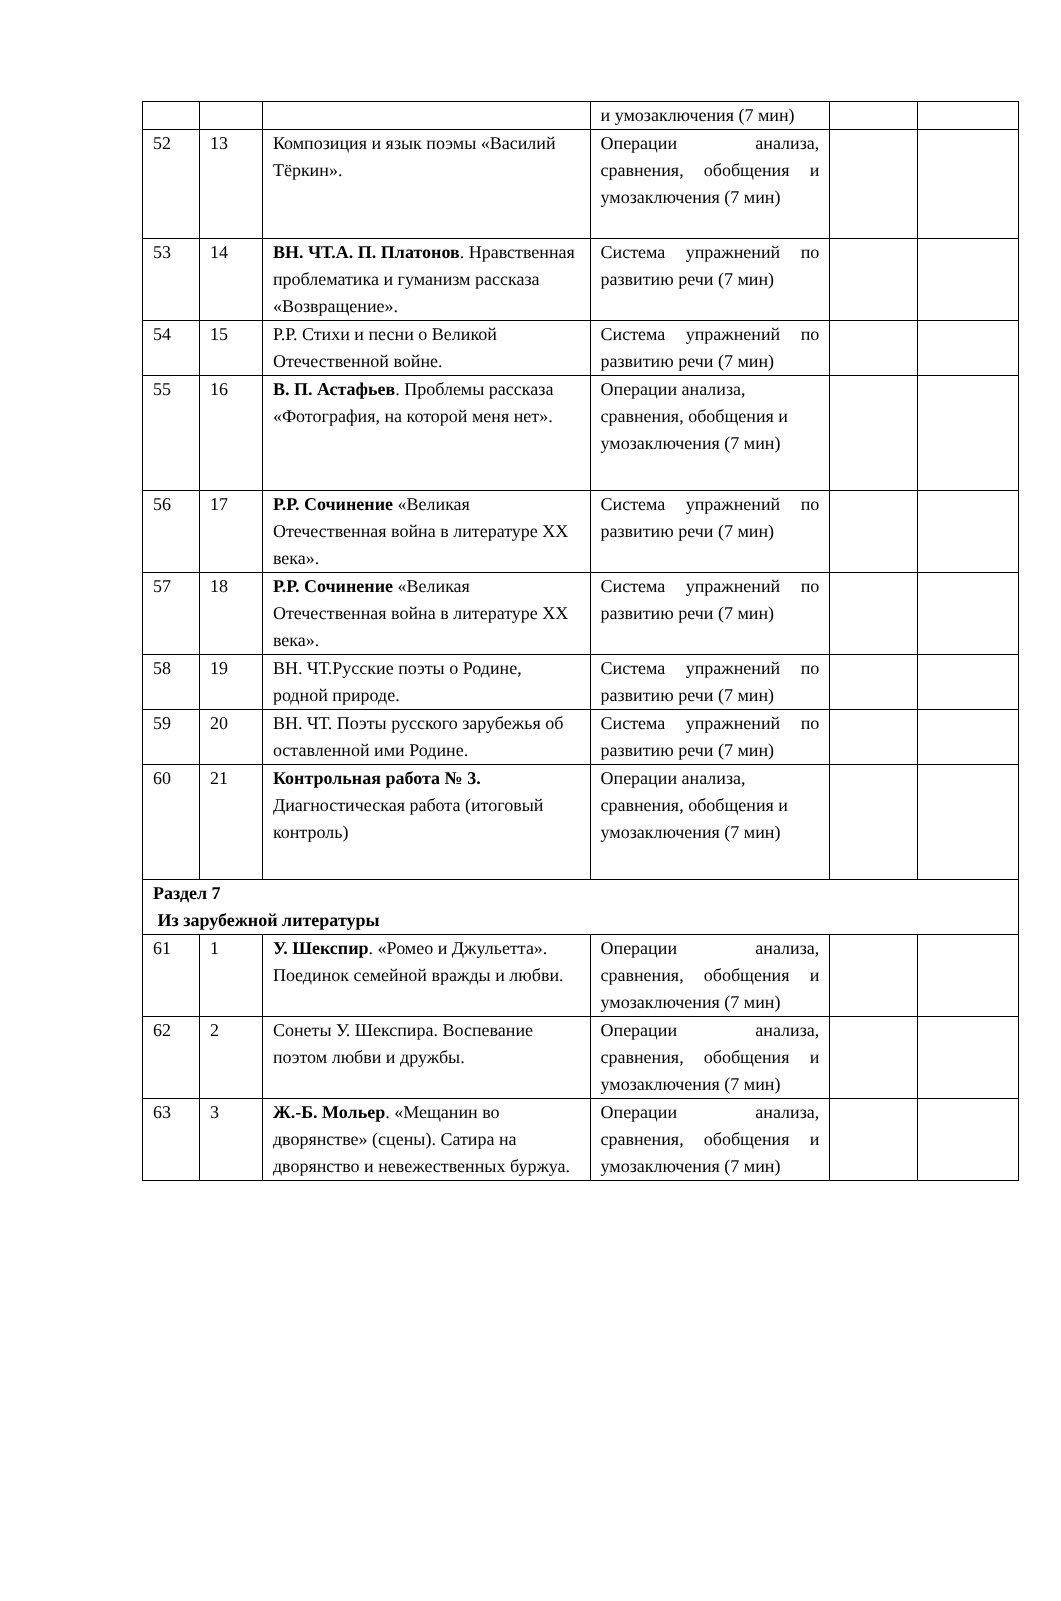| | | | и умозаключения (7 мин) | | |
| 52 | 13 | Композиция и язык поэмы «Василий Тёркин». | Операции анализа, сравнения, обобщения и умозаключения (7 мин) | | |
| 53 | 14 | ВН. ЧТ.А. П. Платонов . Нравственная проблематика и гуманизм рассказа «Возвращение». | Система упражнений по развитию речи (7 мин) | | |
| 54 | 15 | Р.Р. Стихи и песни о Великой Отечественной войне. | Система упражнений по развитию речи (7 мин) | | |
| 55 | 16 | В. П. Астафьев . Проблемы рассказа «Фотография, на которой меня нет». | Операции анализа, сравнения, обобщения и умозаключения (7 мин) | | |
| 56 | 17 | Р.Р. Сочинение «Великая Отечественная война в литературе XX века». | Система упражнений по развитию речи (7 мин) | | |
| 57 | 18 | Р.Р. Сочинение «Великая Отечественная война в литературе XX века». | Система упражнений по развитию речи (7 мин) | | |
| 58 | 19 | ВН. ЧТ.Русские поэты о Родине, родной природе. | Система упражнений по развитию речи (7 мин) | | |
| 59 | 20 | ВН. ЧТ. Поэты русского зарубежья об оставленной ими Родине. | Система упражнений по развитию речи (7 мин) | | |
| 60 | 21 | Контрольная работа № 3. Диагностическая работа (итоговый контроль) | Операции анализа, сравнения, обобщения и умозаключения (7 мин) | | |
| Раздел 7 Из зарубежной литературы | | | | | |
| 61 | 1 | У. Шекспир . «Ромео и Джульетта». Поединок семейной вражды и любви. | Операции анализа, сравнения, обобщения и умозаключения (7 мин) | | |
| 62 | 2 | Сонеты У. Шекспира. Воспевание поэтом любви и дружбы. | Операции анализа, сравнения, обобщения и умозаключения (7 мин) | | |
| 63 | 3 | Ж.-Б. Мольер . «Мещанин во дворянстве» (сцены). Сатира на дворянство и невежественных буржуа. | Операции анализа, сравнения, обобщения и умозаключения (7 мин) | | |